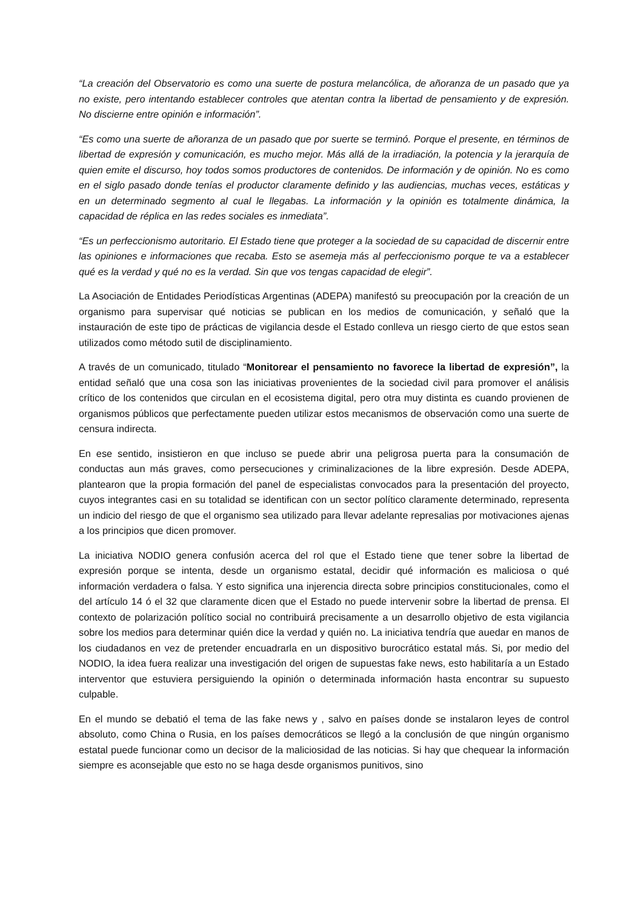“La creación del Observatorio es como una suerte de postura melancólica, de añoranza de un pasado que ya no existe, pero intentando establecer controles que atentan contra la libertad de pensamiento y de expresión. No discierne entre opinión e información”.
“Es como una suerte de añoranza de un pasado que por suerte se terminó. Porque el presente, en términos de libertad de expresión y comunicación, es mucho mejor. Más allá de la irradiación, la potencia y la jerarquía de quien emite el discurso, hoy todos somos productores de contenidos. De información y de opinión. No es como en el siglo pasado donde tenías el productor claramente definido y las audiencias, muchas veces, estáticas y en un determinado segmento al cual le llegabas. La información y la opinión es totalmente dinámica, la capacidad de réplica en las redes sociales es inmediata”.
“Es un perfeccionismo autoritario. El Estado tiene que proteger a la sociedad de su capacidad de discernir entre las opiniones e informaciones que recaba. Esto se asemeja más al perfeccionismo porque te va a establecer qué es la verdad y qué no es la verdad. Sin que vos tengas capacidad de elegir”.
La Asociación de Entidades Periodísticas Argentinas (ADEPA) manifestó su preocupación por la creación de un organismo para supervisar qué noticias se publican en los medios de comunicación, y señaló que la instauración de este tipo de prácticas de vigilancia desde el Estado conlleva un riesgo cierto de que estos sean utilizados como método sutil de disciplinamiento.
A través de un comunicado, titulado “Monitorear el pensamiento no favorece la libertad de expresión”, la entidad señaló que una cosa son las iniciativas provenientes de la sociedad civil para promover el análisis crítico de los contenidos que circulan en el ecosistema digital, pero otra muy distinta es cuando provienen de organismos públicos que perfectamente pueden utilizar estos mecanismos de observación como una suerte de censura indirecta.
En ese sentido, insistieron en que incluso se puede abrir una peligrosa puerta para la consumación de conductas aun más graves, como persecuciones y criminalizaciones de la libre expresión. Desde ADEPA, plantearon que la propia formación del panel de especialistas convocados para la presentación del proyecto, cuyos integrantes casi en su totalidad se identifican con un sector político claramente determinado, representa un indicio del riesgo de que el organismo sea utilizado para llevar adelante represalias por motivaciones ajenas a los principios que dicen promover.
La iniciativa NODIO genera confusión acerca del rol que el Estado tiene que tener sobre la libertad de expresión porque se intenta, desde un organismo estatal, decidir qué información es maliciosa o qué información verdadera o falsa. Y esto significa una injerencia directa sobre principios constitucionales, como el del artículo 14 ó el 32 que claramente dicen que el Estado no puede intervenir sobre la libertad de prensa. El contexto de polarización político social no contribuirá precisamente a un desarrollo objetivo de esta vigilancia sobre los medios para determinar quién dice la verdad y quién no. La iniciativa tendría que auedar en manos de los ciudadanos en vez de pretender encuadrarla en un dispositivo burocrático estatal más. Si, por medio del NODIO, la idea fuera realizar una investigación del origen de supuestas fake news, esto habilitaría a un Estado interventor que estuviera persiguiendo la opinión o determinada información hasta encontrar su supuesto culpable.
En el mundo se debatió el tema de las fake news y , salvo en países donde se instalaron leyes de control absoluto, como China o Rusia, en los países democráticos se llegó a la conclusión de que ningún organismo estatal puede funcionar como un decisor de la maliciosidad de las noticias. Si hay que chequear la información siempre es aconsejable que esto no se haga desde organismos punitivos, sino